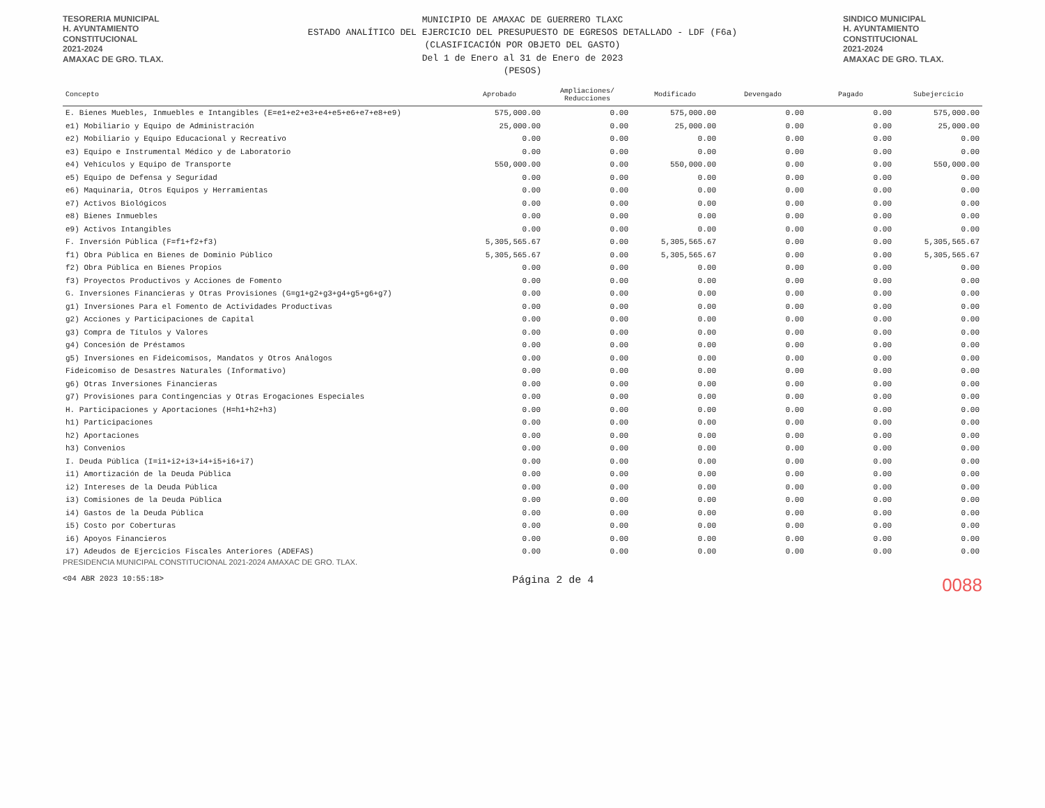TESORERIA MUNICIPAL
H. AYUNTAMIENTO
CONSTITUCIONAL
2021-2024
AMAXAC DE GRO. TLAX.
MUNICIPIO DE AMAXAC DE GUERRERO TLAXC
ESTADO ANALÍTICO DEL EJERCICIO DEL PRESUPUESTO DE EGRESOS DETALLADO - LDF (F6a)
(CLASIFICACIÓN POR OBJETO DEL GASTO)
Del 1 de Enero al 31 de Enero de 2023
(PESOS)
SINDICO MUNICIPAL
H. AYUNTAMIENTO
CONSTITUCIONAL
2021-2024
AMAXAC DE GRO. TLAX.
| Concepto | Aprobado | Ampliaciones/ Reducciones | Modificado | Devengado | Pagado | Subejercicio |
| --- | --- | --- | --- | --- | --- | --- |
| E. Bienes Muebles, Inmuebles e Intangibles (E=e1+e2+e3+e4+e5+e6+e7+e8+e9) | 575,000.00 | 0.00 | 575,000.00 | 0.00 | 0.00 | 575,000.00 |
| e1) Mobiliario y Equipo de Administración | 25,000.00 | 0.00 | 25,000.00 | 0.00 | 0.00 | 25,000.00 |
| e2) Mobiliario y Equipo Educacional y Recreativo | 0.00 | 0.00 | 0.00 | 0.00 | 0.00 | 0.00 |
| e3) Equipo e Instrumental Médico y de Laboratorio | 0.00 | 0.00 | 0.00 | 0.00 | 0.00 | 0.00 |
| e4) Vehículos y Equipo de Transporte | 550,000.00 | 0.00 | 550,000.00 | 0.00 | 0.00 | 550,000.00 |
| e5) Equipo de Defensa y Seguridad | 0.00 | 0.00 | 0.00 | 0.00 | 0.00 | 0.00 |
| e6) Maquinaria, Otros Equipos y Herramientas | 0.00 | 0.00 | 0.00 | 0.00 | 0.00 | 0.00 |
| e7) Activos Biológicos | 0.00 | 0.00 | 0.00 | 0.00 | 0.00 | 0.00 |
| e8) Bienes Inmuebles | 0.00 | 0.00 | 0.00 | 0.00 | 0.00 | 0.00 |
| e9) Activos Intangibles | 0.00 | 0.00 | 0.00 | 0.00 | 0.00 | 0.00 |
| F. Inversión Pública (F=f1+f2+f3) | 5,305,565.67 | 0.00 | 5,305,565.67 | 0.00 | 0.00 | 5,305,565.67 |
| f1) Obra Pública en Bienes de Dominio Público | 5,305,565.67 | 0.00 | 5,305,565.67 | 0.00 | 0.00 | 5,305,565.67 |
| f2) Obra Pública en Bienes Propios | 0.00 | 0.00 | 0.00 | 0.00 | 0.00 | 0.00 |
| f3) Proyectos Productivos y Acciones de Fomento | 0.00 | 0.00 | 0.00 | 0.00 | 0.00 | 0.00 |
| G. Inversiones Financieras y Otras Provisiones (G=g1+g2+g3+g4+g5+g6+g7) | 0.00 | 0.00 | 0.00 | 0.00 | 0.00 | 0.00 |
| g1) Inversiones Para el Fomento de Actividades Productivas | 0.00 | 0.00 | 0.00 | 0.00 | 0.00 | 0.00 |
| g2) Acciones y Participaciones de Capital | 0.00 | 0.00 | 0.00 | 0.00 | 0.00 | 0.00 |
| g3) Compra de Títulos y Valores | 0.00 | 0.00 | 0.00 | 0.00 | 0.00 | 0.00 |
| g4) Concesión de Préstamos | 0.00 | 0.00 | 0.00 | 0.00 | 0.00 | 0.00 |
| g5) Inversiones en Fideicomisos, Mandatos y Otros Análogos | 0.00 | 0.00 | 0.00 | 0.00 | 0.00 | 0.00 |
| Fideicomiso de Desastres Naturales (Informativo) | 0.00 | 0.00 | 0.00 | 0.00 | 0.00 | 0.00 |
| g6) Otras Inversiones Financieras | 0.00 | 0.00 | 0.00 | 0.00 | 0.00 | 0.00 |
| g7) Provisiones para Contingencias y Otras Erogaciones Especiales | 0.00 | 0.00 | 0.00 | 0.00 | 0.00 | 0.00 |
| H. Participaciones y Aportaciones (H=h1+h2+h3) | 0.00 | 0.00 | 0.00 | 0.00 | 0.00 | 0.00 |
| h1) Participaciones | 0.00 | 0.00 | 0.00 | 0.00 | 0.00 | 0.00 |
| h2) Aportaciones | 0.00 | 0.00 | 0.00 | 0.00 | 0.00 | 0.00 |
| h3) Convenios | 0.00 | 0.00 | 0.00 | 0.00 | 0.00 | 0.00 |
| I. Deuda Pública (I=i1+i2+i3+i4+i5+i6+i7) | 0.00 | 0.00 | 0.00 | 0.00 | 0.00 | 0.00 |
| i1) Amortización de la Deuda Pública | 0.00 | 0.00 | 0.00 | 0.00 | 0.00 | 0.00 |
| i2) Intereses de la Deuda Pública | 0.00 | 0.00 | 0.00 | 0.00 | 0.00 | 0.00 |
| i3) Comisiones de la Deuda Pública | 0.00 | 0.00 | 0.00 | 0.00 | 0.00 | 0.00 |
| i4) Gastos de la Deuda Pública | 0.00 | 0.00 | 0.00 | 0.00 | 0.00 | 0.00 |
| i5) Costo por Coberturas | 0.00 | 0.00 | 0.00 | 0.00 | 0.00 | 0.00 |
| i6) Apoyos Financieros | 0.00 | 0.00 | 0.00 | 0.00 | 0.00 | 0.00 |
| i7) Adeudos de Ejercicios Fiscales Anteriores (ADEFAS) | 0.00 | 0.00 | 0.00 | 0.00 | 0.00 | 0.00 |
PRESIDENCIA MUNICIPAL CONSTITUCIONAL 2021-2024 AMAXAC DE GRO. TLAX.
<04 ABR 2023 10:55:18>
Página 2 de 4
0088